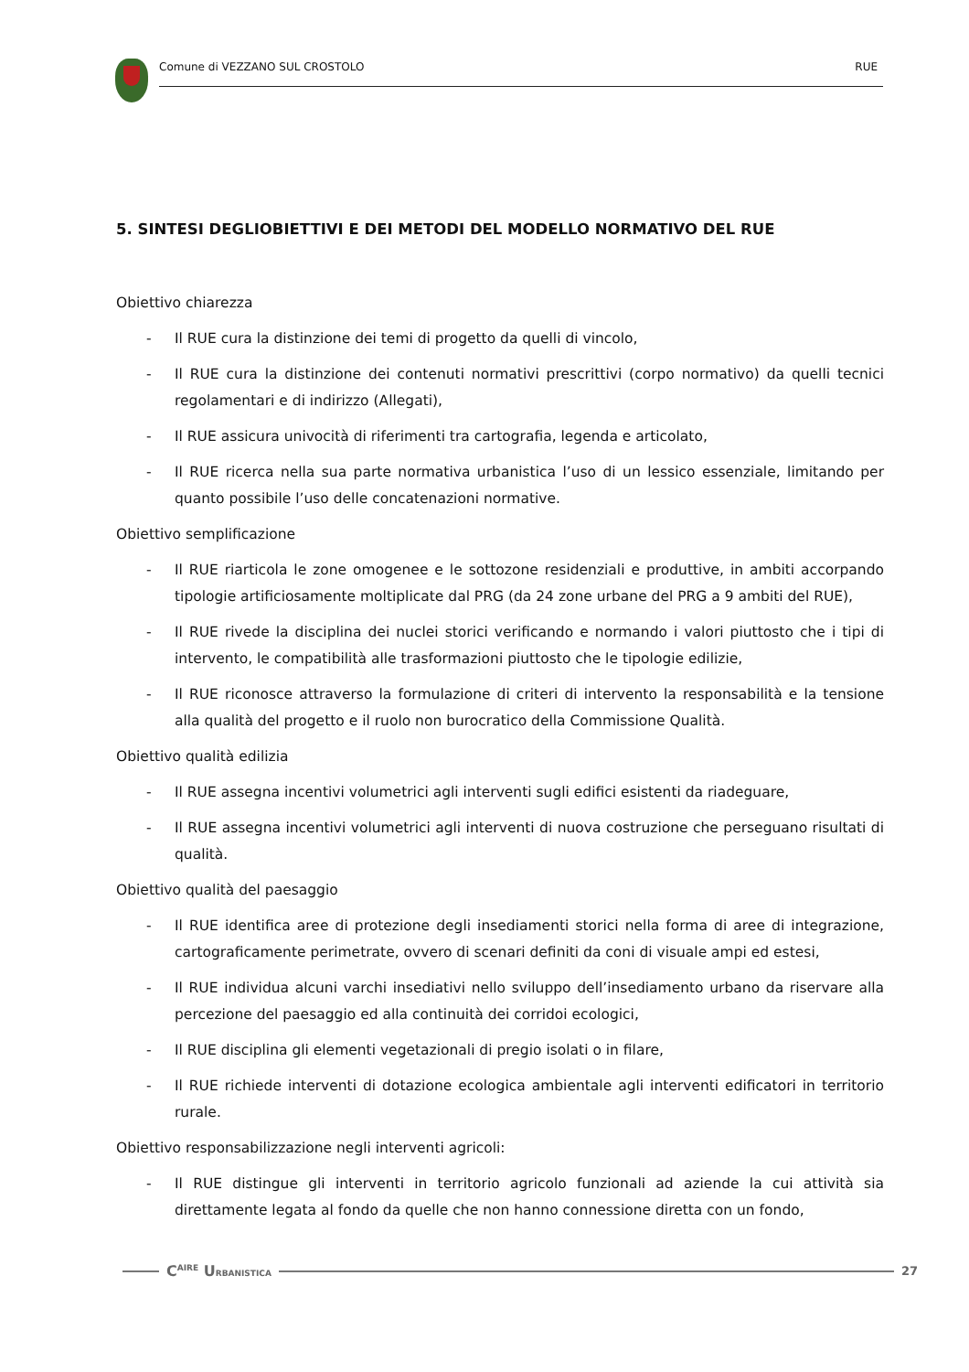Comune di VEZZANO SUL CROSTOLO RUE
5. SINTESI DEGLIOBIETTIVI E DEI METODI DEL MODELLO NORMATIVO DEL RUE
Obiettivo chiarezza
- Il RUE cura la distinzione dei temi di progetto da quelli di vincolo,
- Il RUE cura la distinzione dei contenuti normativi prescrittivi (corpo normativo) da quelli tecnici regolamentari e di indirizzo (Allegati),
- Il RUE assicura univocità di riferimenti tra cartografia, legenda e articolato,
- Il RUE ricerca nella sua parte normativa urbanistica l’uso di un lessico essenziale, limitando per quanto possibile l’uso delle concatenazioni normative.
Obiettivo semplificazione
- Il RUE riarticola le zone omogenee e le sottozone residenziali e produttive, in ambiti accorpando tipologie artificiosamente moltiplicate dal PRG (da 24 zone urbane del PRG a 9 ambiti del RUE),
- Il RUE rivede la disciplina dei nuclei storici verificando e normando i valori piuttosto che i tipi di intervento, le compatibilità alle trasformazioni piuttosto che le tipologie edilizie,
- Il RUE riconosce attraverso la formulazione di criteri di intervento la responsabilità e la tensione alla qualità del progetto e il ruolo non burocratico della Commissione Qualità.
Obiettivo qualità edilizia
- Il RUE assegna incentivi volumetrici agli interventi sugli edifici esistenti da riadeguare,
- Il RUE assegna incentivi volumetrici agli interventi di nuova costruzione che perseguano risultati di qualità.
Obiettivo qualità del paesaggio
- Il RUE identifica aree di protezione degli insediamenti storici nella forma di aree di integrazione, cartograficamente perimetrate, ovvero di scenari definiti da coni di visuale ampi ed estesi,
- Il RUE individua alcuni varchi insediativi nello sviluppo dell’insediamento urbano da riservare alla percezione del paesaggio ed alla continuità dei corridoi ecologici,
- Il RUE disciplina gli elementi vegetazionali di pregio isolati o in filare,
- Il RUE richiede interventi di dotazione ecologica ambientale agli interventi edificatori in territorio rurale.
Obiettivo responsabilizzazione negli interventi agricoli:
- Il RUE distingue gli interventi in territorio agricolo funzionali ad aziende la cui attività sia direttamente legata al fondo da quelle che non hanno connessione diretta con un fondo,
C<sup>AIRE</sup> URBANISTICA 27